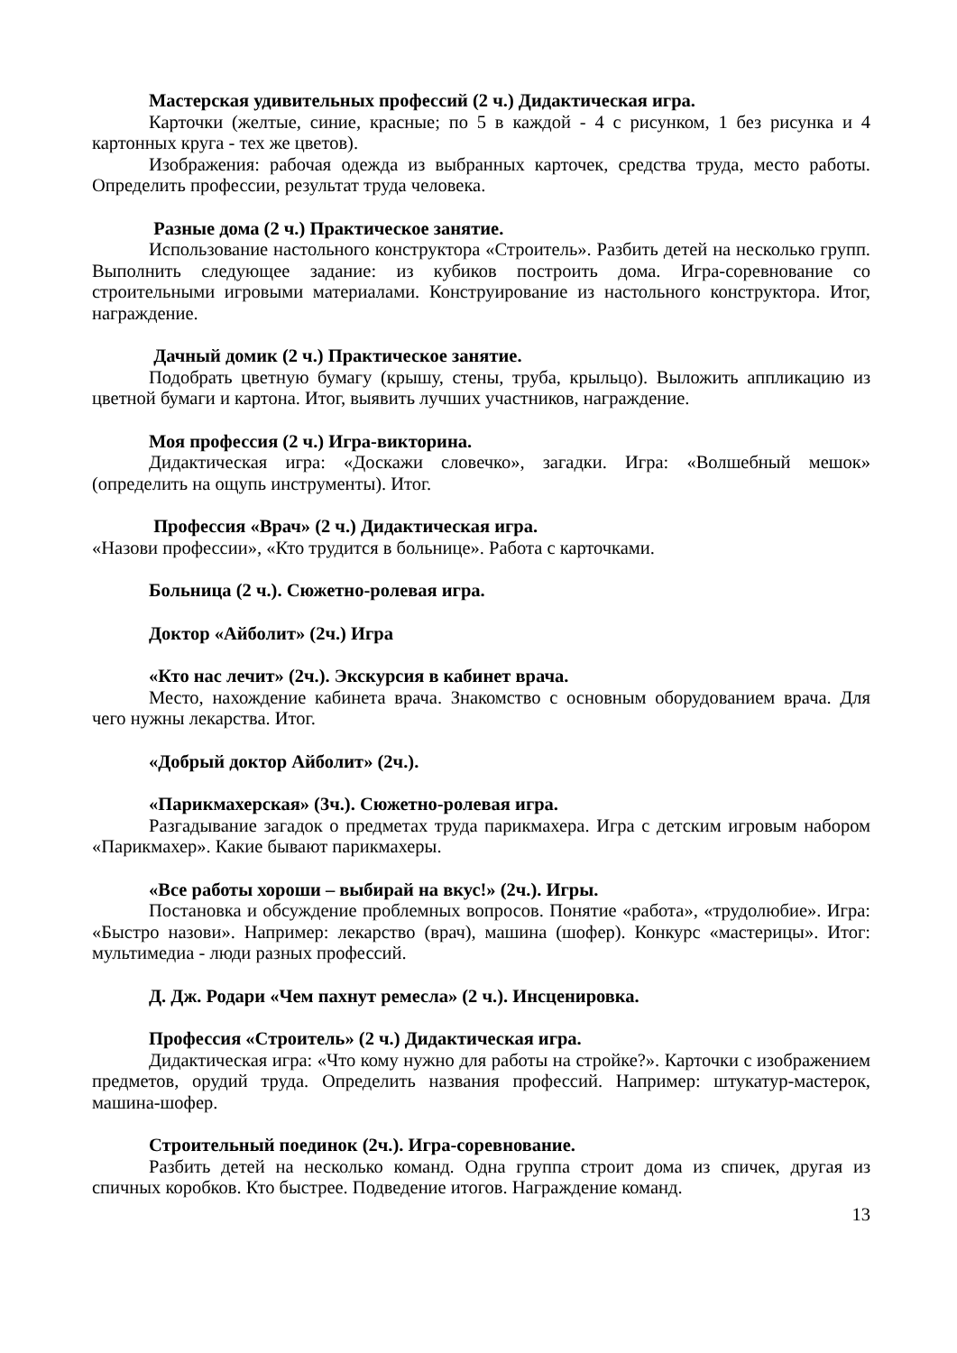Мастерская удивительных профессий (2 ч.) Дидактическая игра.
Карточки (желтые, синие, красные; по 5 в каждой - 4 с рисунком, 1 без рисунка и 4 картонных круга - тех же цветов).
Изображения: рабочая одежда из выбранных карточек, средства труда, место работы. Определить профессии, результат труда человека.
Разные дома (2 ч.) Практическое занятие.
Использование настольного конструктора «Строитель». Разбить детей на несколько групп. Выполнить следующее задание: из кубиков построить дома. Игра-соревнование со строительными игровыми материалами. Конструирование из настольного конструктора. Итог, награждение.
Дачный домик (2 ч.) Практическое занятие.
Подобрать цветную бумагу (крышу, стены, труба, крыльцо). Выложить аппликацию из цветной бумаги и картона. Итог, выявить лучших участников, награждение.
Моя профессия (2 ч.) Игра-викторина.
Дидактическая игра: «Доскажи словечко», загадки. Игра: «Волшебный мешок» (определить на ощупь инструменты). Итог.
Профессия «Врач» (2 ч.) Дидактическая игра.
«Назови профессии», «Кто трудится в больнице». Работа с карточками.
Больница (2 ч.). Сюжетно-ролевая игра.
Доктор «Айболит» (2ч.) Игра
«Кто нас лечит» (2ч.). Экскурсия в кабинет врача.
Место, нахождение кабинета врача. Знакомство с основным оборудованием врача. Для чего нужны лекарства. Итог.
«Добрый доктор Айболит» (2ч.).
«Парикмахерская» (3ч.). Сюжетно-ролевая игра.
Разгадывание загадок о предметах труда парикмахера. Игра с детским игровым набором «Парикмахер». Какие бывают парикмахеры.
«Все работы хороши – выбирай на вкус!» (2ч.). Игры.
Постановка и обсуждение проблемных вопросов. Понятие «работа», «трудолюбие». Игра: «Быстро назови». Например: лекарство (врач), машина (шофер). Конкурс «мастерицы». Итог: мультимедиа - люди разных профессий.
Д. Дж. Родари «Чем пахнут ремесла» (2 ч.). Инсценировка.
Профессия «Строитель» (2 ч.) Дидактическая игра.
Дидактическая игра: «Что кому нужно для работы на стройке?». Карточки с изображением предметов, орудий труда. Определить названия профессий. Например: штукатур-мастерок, машина-шофер.
Строительный поединок (2ч.). Игра-соревнование.
Разбить детей на несколько команд. Одна группа строит дома из спичек, другая из спичных коробков. Кто быстрее. Подведение итогов. Награждение команд.
13